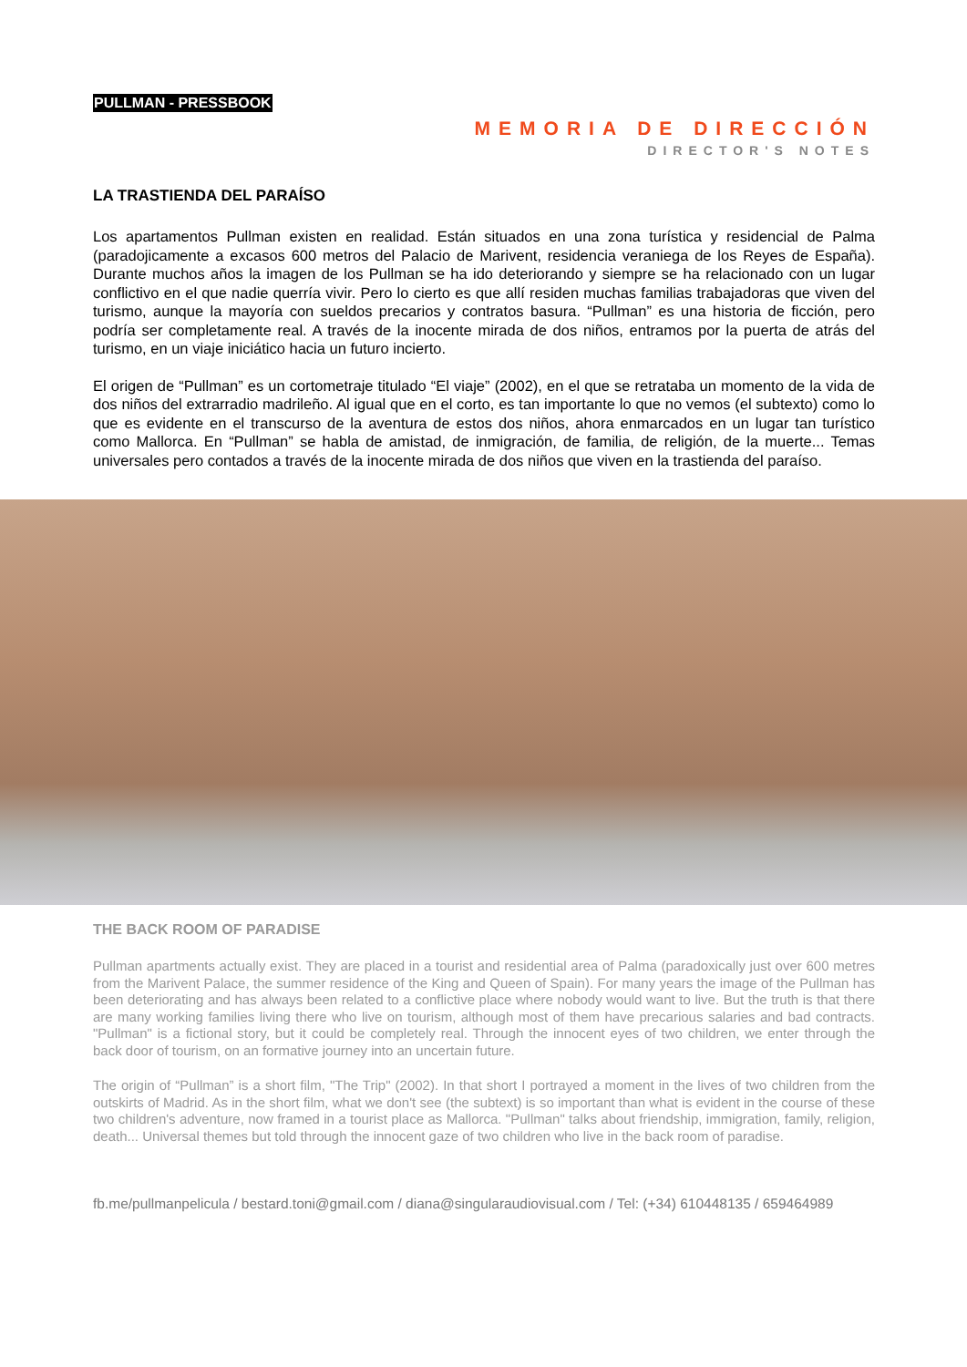PULLMAN - PRESSBOOK
MEMORIA DE DIRECCIÓN
DIRECTOR'S NOTES
LA TRASTIENDA DEL PARAÍSO
Los apartamentos Pullman existen en realidad. Están situados en una zona turística y residencial de Palma (paradojicamente a excasos 600 metros del Palacio de Marivent, residencia veraniega de los Reyes de España). Durante muchos años la imagen de los Pullman se ha ido deteriorando y siempre se ha relacionado con un lugar conflictivo en el que nadie querría vivir. Pero lo cierto es que allí residen muchas familias trabajadoras que viven del turismo, aunque la mayoría con sueldos precarios y contratos basura. “Pullman” es una historia de ficción, pero podría ser completamente real. A través de la inocente mirada de dos niños, entramos por la puerta de atrás del turismo, en un viaje iniciático hacia un futuro incierto.
El origen de “Pullman” es un cortometraje titulado “El viaje” (2002), en el que se retrataba un momento de la vida de dos niños del extrarradio madrileño. Al igual que en el corto, es tan importante lo que no vemos (el subtexto) como lo que es evidente en el transcurso de la aventura de estos dos niños, ahora enmarcados en un lugar tan turístico como Mallorca. En “Pullman” se habla de amistad, de inmigración, de familia, de religión, de la muerte... Temas universales pero contados a través de la inocente mirada de dos niños que viven en la trastienda del paraíso.
THE BACK ROOM OF PARADISE
Pullman apartments actually exist. They are placed in a tourist and residential area of Palma (paradoxically just over 600 metres from the Marivent Palace, the summer residence of the King and Queen of Spain). For many years the image of the Pullman has been deteriorating and has always been related to a conflictive place where nobody would want to live. But the truth is that there are many working families living there who live on tourism, although most of them have precarious salaries and bad contracts. "Pullman" is a fictional story, but it could be completely real. Through the innocent eyes of two children, we enter through the back door of tourism, on an formative journey into an uncertain future.
The origin of “Pullman” is a short film, "The Trip" (2002). In that short I portrayed a moment in the lives of two children from the outskirts of Madrid. As in the short film, what we don't see (the subtext) is so important than what is evident in the course of these two children's adventure, now framed in a tourist place as Mallorca. "Pullman" talks about friendship, immigration, family, religion, death... Universal themes but told through the innocent gaze of two children who live in the back room of paradise.
fb.me/pullmanpelicula / bestard.toni@gmail.com / diana@singularaudiovisual.com / Tel: (+34) 610448135 / 659464989